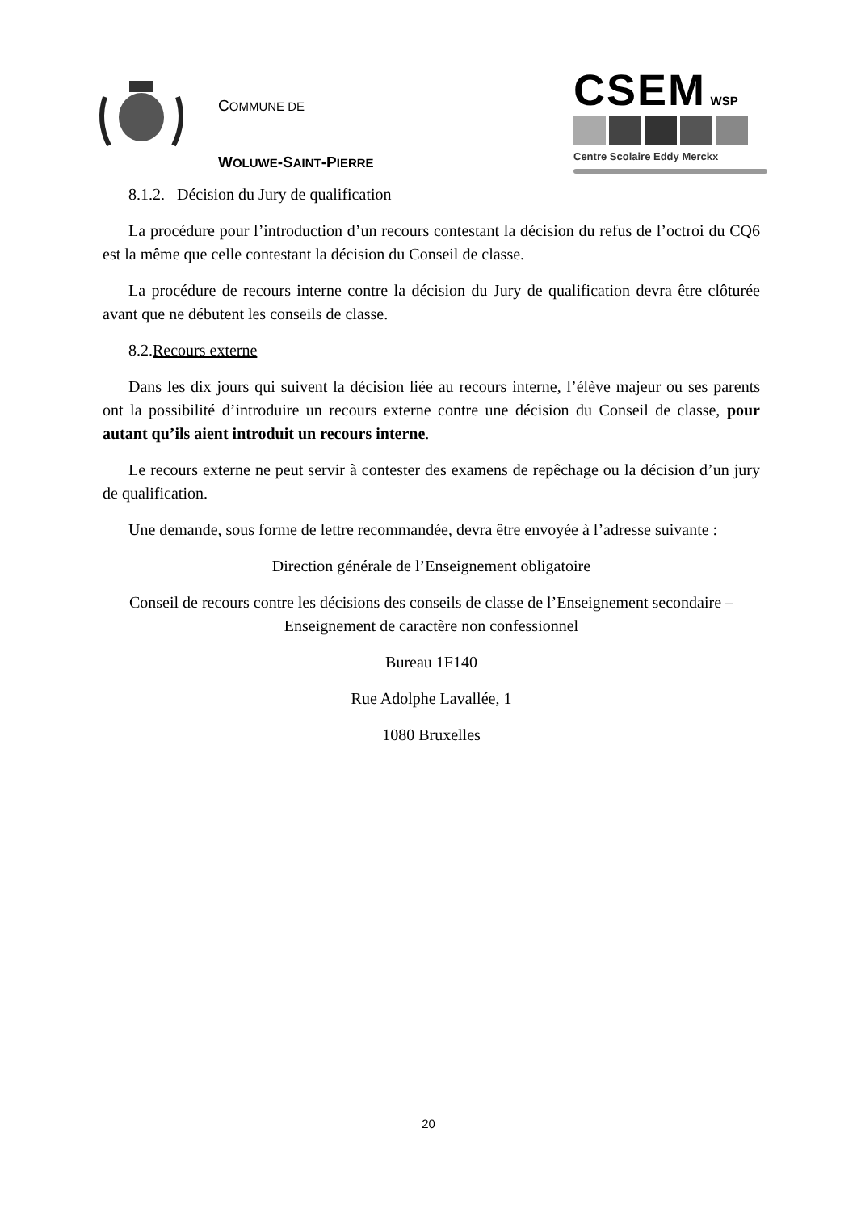COMMUNE DE
WOLUWE-SAINT-PIERRE
CSEM WSP
Centre Scolaire Eddy Merckx
8.1.2. Décision du Jury de qualification
La procédure pour l’introduction d’un recours contestant la décision du refus de l’octroi du CQ6 est la même que celle contestant la décision du Conseil de classe.
La procédure de recours interne contre la décision du Jury de qualification devra être clôturée avant que ne débutent les conseils de classe.
8.2.Recours externe
Dans les dix jours qui suivent la décision liée au recours interne, l’élève majeur ou ses parents ont la possibilité d’introduire un recours externe contre une décision du Conseil de classe, pour autant qu’ils aient introduit un recours interne.
Le recours externe ne peut servir à contester des examens de repêchage ou la décision d’un jury de qualification.
Une demande, sous forme de lettre recommandée, devra être envoyée à l’adresse suivante :
Direction générale de l’Enseignement obligatoire
Conseil de recours contre les décisions des conseils de classe de l’Enseignement secondaire – Enseignement de caractère non confessionnel
Bureau 1F140
Rue Adolphe Lavallée, 1
1080 Bruxelles
20